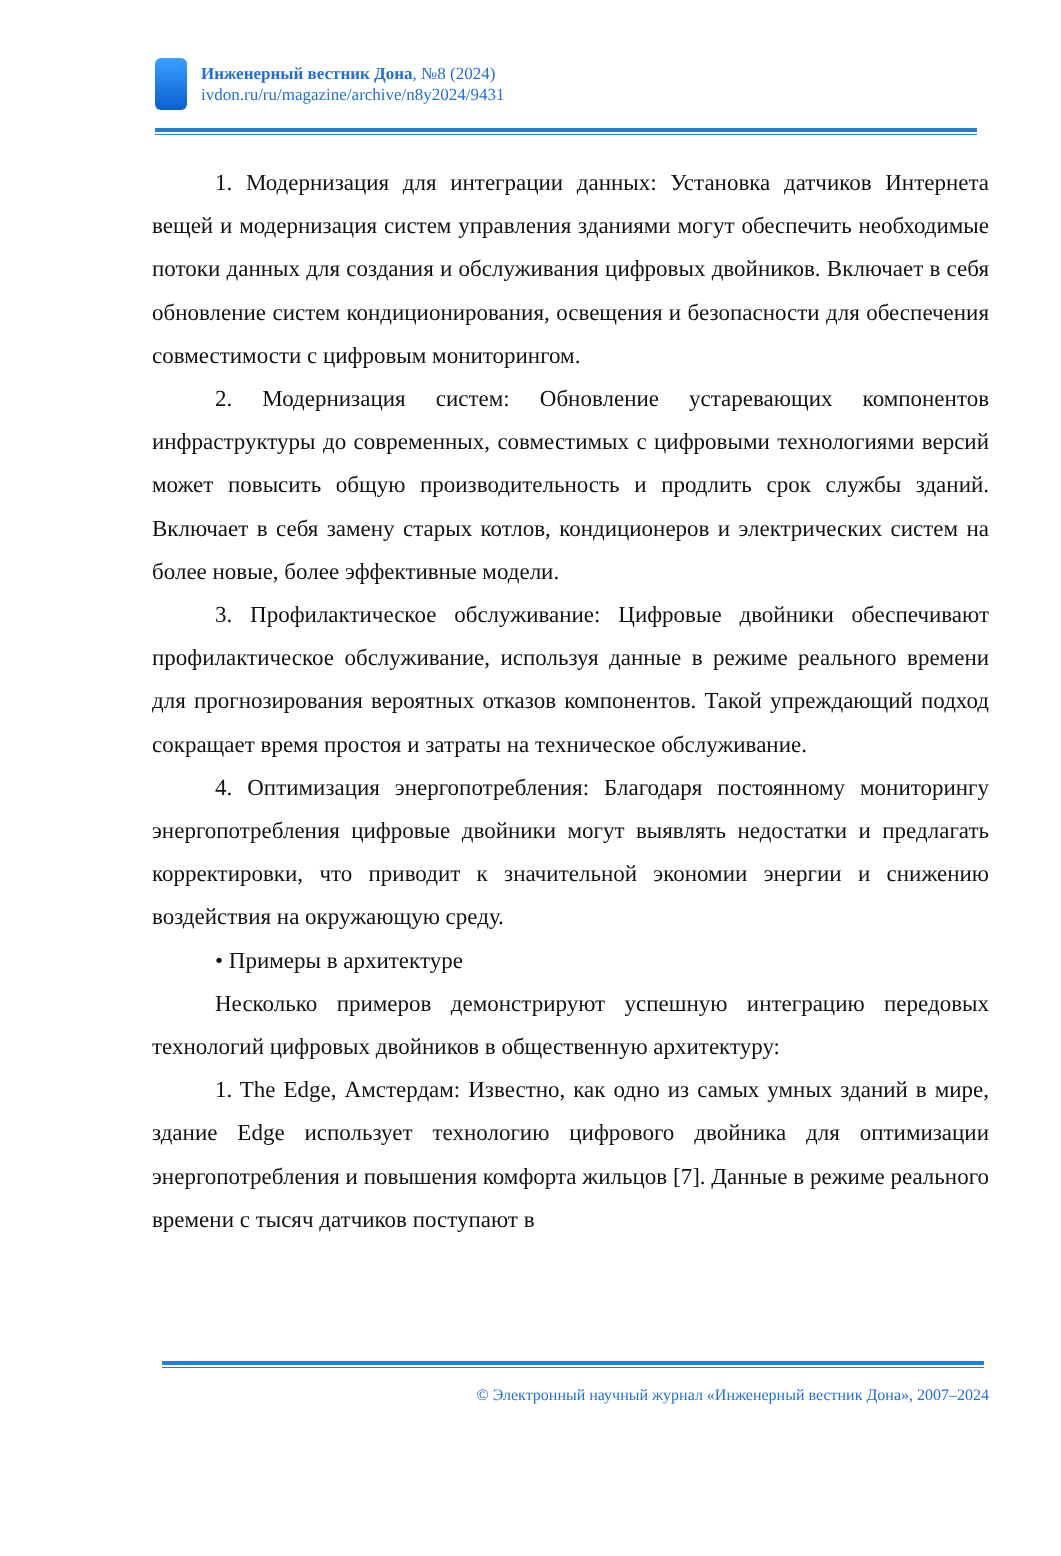Инженерный вестник Дона, №8 (2024)
ivdon.ru/ru/magazine/archive/n8y2024/9431
1. Модернизация для интеграции данных: Установка датчиков Интернета вещей и модернизация систем управления зданиями могут обеспечить необходимые потоки данных для создания и обслуживания цифровых двойников. Включает в себя обновление систем кондиционирования, освещения и безопасности для обеспечения совместимости с цифровым мониторингом.
2. Модернизация систем: Обновление устаревающих компонентов инфраструктуры до современных, совместимых с цифровыми технологиями версий может повысить общую производительность и продлить срок службы зданий. Включает в себя замену старых котлов, кондиционеров и электрических систем на более новые, более эффективные модели.
3. Профилактическое обслуживание: Цифровые двойники обеспечивают профилактическое обслуживание, используя данные в режиме реального времени для прогнозирования вероятных отказов компонентов. Такой упреждающий подход сокращает время простоя и затраты на техническое обслуживание.
4. Оптимизация энергопотребления: Благодаря постоянному мониторингу энергопотребления цифровые двойники могут выявлять недостатки и предлагать корректировки, что приводит к значительной экономии энергии и снижению воздействия на окружающую среду.
• Примеры в архитектуре
Несколько примеров демонстрируют успешную интеграцию передовых технологий цифровых двойников в общественную архитектуру:
1. The Edge, Амстердам: Известно, как одно из самых умных зданий в мире, здание Edge использует технологию цифрового двойника для оптимизации энергопотребления и повышения комфорта жильцов [7]. Данные в режиме реального времени с тысяч датчиков поступают в
© Электронный научный журнал «Инженерный вестник Дона», 2007–2024